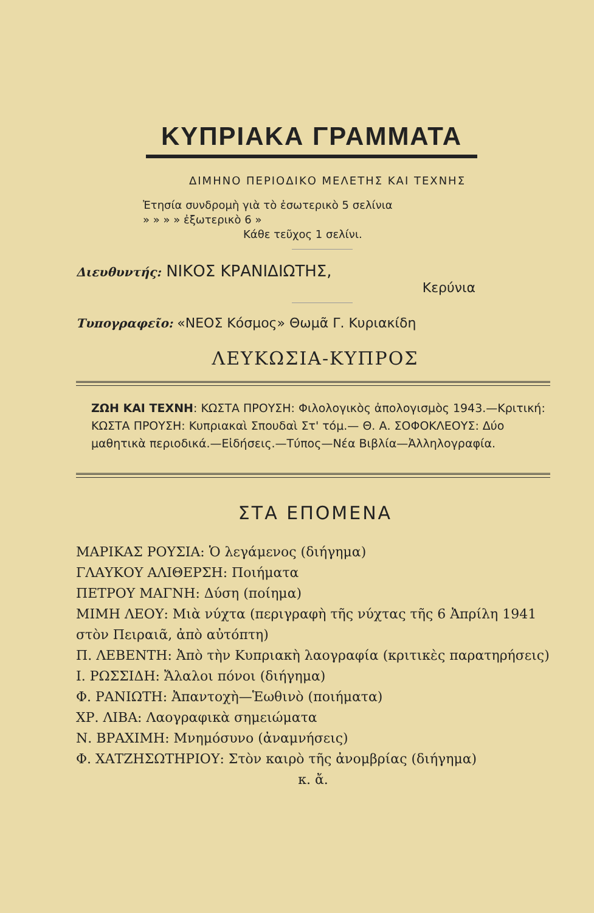ΚΥΠΡΙΑΚΑ ΓΡΑΜΜΑΤΑ
ΔΙΜΗΝΟ ΠΕΡΙΟΔΙΚΟ ΜΕΛΕΤΗΣ ΚΑΙ ΤΕΧΝΗΣ
Ἐτησία συνδρομὴ γιὰ τὸ ἐσωτερικὸ 5 σελίνια
» » » » ἐξωτερικὸ 6 »
Κάθε τεῦχος 1 σελίνι.
Διευθυντής: ΝΙΚΟΣ ΚΡΑΝΙΔΙΩΤΗΣ,
Κερύνια
Τυπογραφεῖο: «ΝΕΟΣ Κόσμος» Θωμᾶ Γ. Κυριακίδη
ΛΕΥΚΩΣΙΑ-ΚΥΠΡΟΣ
ΖΩΗ ΚΑΙ ΤΕΧΝΗ: ΚΩΣΤΑ ΠΡΟΥΣΗ: Φιλολογικὸς ἀπολογισμὸς 1943.—Κριτική: ΚΩΣΤΑ ΠΡΟΥΣΗ: Κυπριακαὶ Σπουδαὶ Στ' τόμ.— Θ. Α. ΣΟΦΟΚΛΕΟΥΣ: Δύο μαθητικὰ περιοδικά.—Εἰδήσεις.—Τύπος—Νέα Βιβλία—Ἀλληλογραφία.
ΣΤΑ ΕΠΟΜΕΝΑ
ΜΑΡΙΚΑΣ ΡΟΥΣΙΑ: Ὁ λεγάμενος (διήγημα)
ΓΛΑΥΚΟΥ ΑΛΙΘΕΡΣΗ: Ποιήματα
ΠΕΤΡΟΥ ΜΑΓΝΗ: Δύση (ποίημα)
ΜΙΜΗ ΛΕΟΥ: Μιὰ νύχτα (περιγραφὴ τῆς νύχτας τῆς 6 Ἀπρίλη 1941 στὸν Πειραιᾶ, ἀπὸ αὐτόπτη)
Π. ΛΕΒΕΝΤΗ: Ἀπὸ τὴν Κυπριακὴ λαογραφία (κριτικὲς παρατηρήσεις)
Ι. ΡΩΣΣΙΔΗ: Ἄλαλοι πόνοι (διήγημα)
Φ. ΡΑΝΙΩΤΗ: Ἀπαντοχὴ—Ἑωθινὸ (ποιήματα)
ΧΡ. ΛΙΒΑ: Λαογραφικὰ σημειώματα
Ν. ΒΡΑΧΙΜΗ: Μνημόσυνο (ἀναμνήσεις)
Φ. ΧΑΤΖΗΣΩΤΗΡΙΟΥ: Στὸν καιρὸ τῆς ἀνομβρίας (διήγημα)
κ. ἄ.